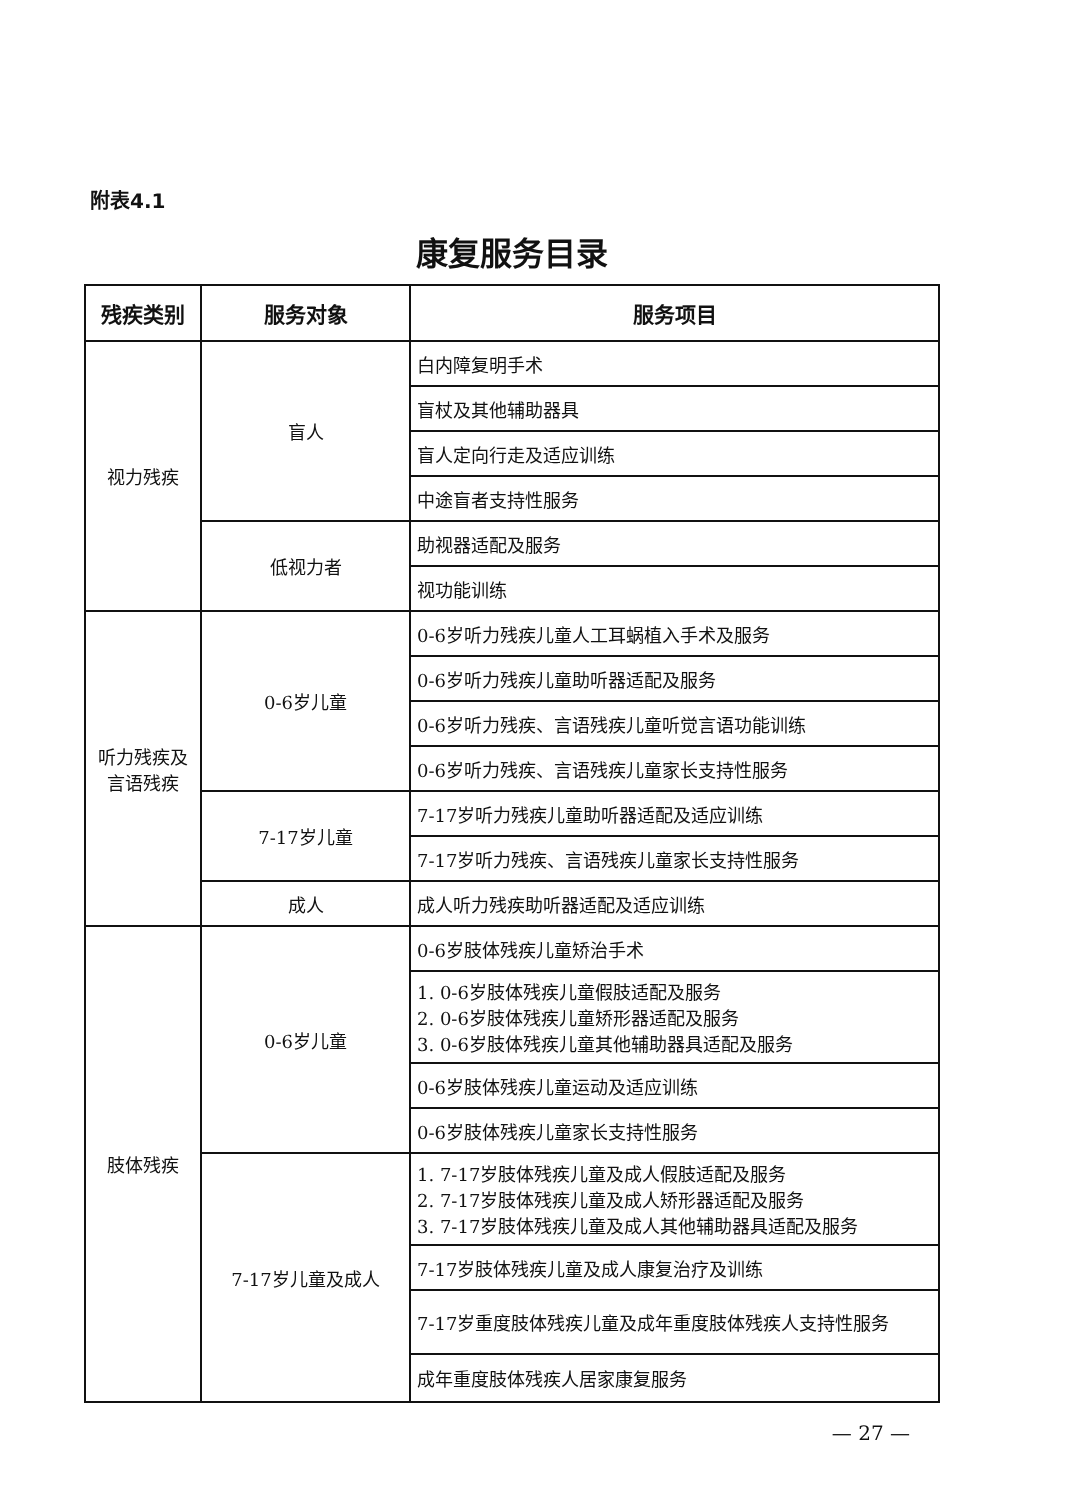附表4.1
康复服务目录
| 残疾类别 | 服务对象 | 服务项目 |
| --- | --- | --- |
| 视力残疾 | 盲人 | 白内障复明手术 |
| | | 盲杖及其他辅助器具 |
| | | 盲人定向行走及适应训练 |
| | | 中途盲者支持性服务 |
| | 低视力者 | 助视器适配及服务 |
| | | 视功能训练 |
| 听力残疾及 言语残疾 | 0-6岁儿童 | 0-6岁听力残疾儿童人工耳蜗植入手术及服务 |
| | | 0-6岁听力残疾儿童助听器适配及服务 |
| | | 0-6岁听力残疾、言语残疾儿童听觉言语功能训练 |
| | | 0-6岁听力残疾、言语残疾儿童家长支持性服务 |
| | 7-17岁儿童 | 7-17岁听力残疾儿童助听器适配及适应训练 |
| | | 7-17岁听力残疾、言语残疾儿童家长支持性服务 |
| | 成人 | 成人听力残疾助听器适配及适应训练 |
| 肢体残疾 | 0-6岁儿童 | 0-6岁肢体残疾儿童矫治手术 |
| | | 1. 0-6岁肢体残疾儿童假肢适配及服务 2. 0-6岁肢体残疾儿童矫形器适配及服务 3. 0-6岁肢体残疾儿童其他辅助器具适配及服务 |
| | | 0-6岁肢体残疾儿童运动及适应训练 |
| | | 0-6岁肢体残疾儿童家长支持性服务 |
| | 7-17岁儿童及成人 | 1. 7-17岁肢体残疾儿童及成人假肢适配及服务 2. 7-17岁肢体残疾儿童及成人矫形器适配及服务 3. 7-17岁肢体残疾儿童及成人其他辅助器具适配及服务 |
| | | 7-17岁肢体残疾儿童及成人康复治疗及训练 |
| | | 7-17岁重度肢体残疾儿童及成年重度肢体残疾人支持性服务 |
| | | 成年重度肢体残疾人居家康复服务 |
— 27 —